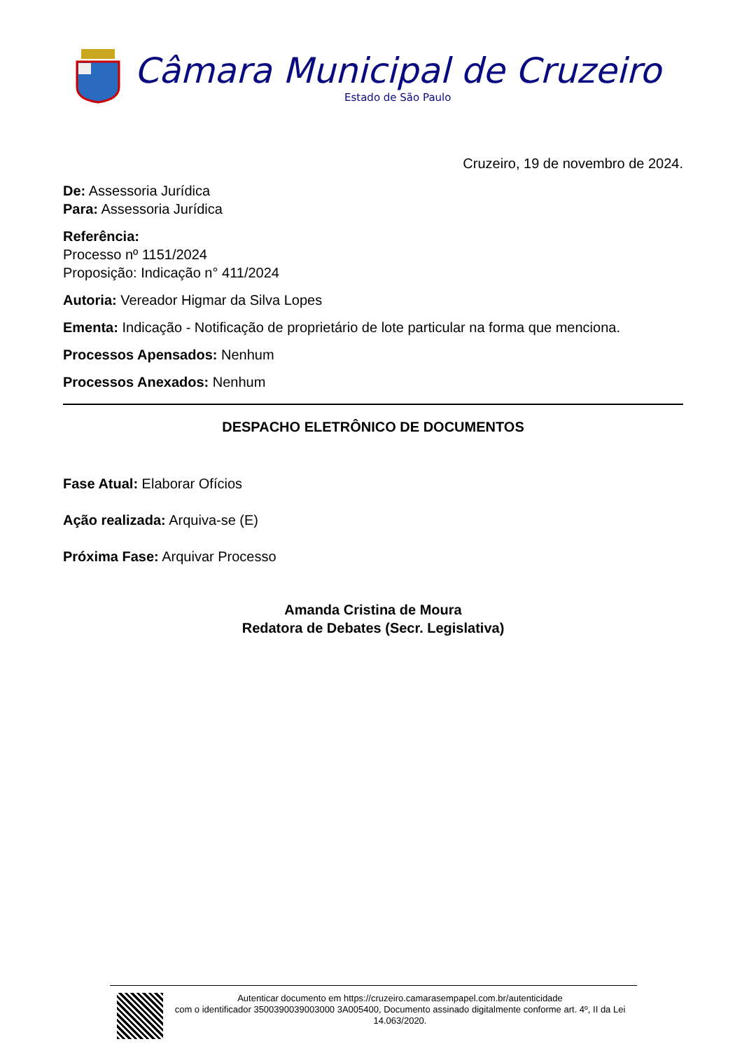Câmara Municipal de Cruzeiro
Estado de São Paulo
Cruzeiro, 19 de novembro de 2024.
De: Assessoria Jurídica
Para: Assessoria Jurídica
Referência:
Processo nº 1151/2024
Proposição: Indicação n° 411/2024
Autoria: Vereador Higmar da Silva Lopes
Ementa: Indicação - Notificação de proprietário de lote particular na forma que menciona.
Processos Apensados: Nenhum
Processos Anexados: Nenhum
DESPACHO ELETRÔNICO DE DOCUMENTOS
Fase Atual: Elaborar Ofícios
Ação realizada: Arquiva-se (E)
Próxima Fase: Arquivar Processo
Amanda Cristina de Moura
Redatora de Debates (Secr. Legislativa)
Autenticar documento em https://cruzeiro.camarasempapel.com.br/autenticidade
com o identificador 3500390039003000 3A005400, Documento assinado digitalmente conforme art. 4º, II da Lei 14.063/2020.